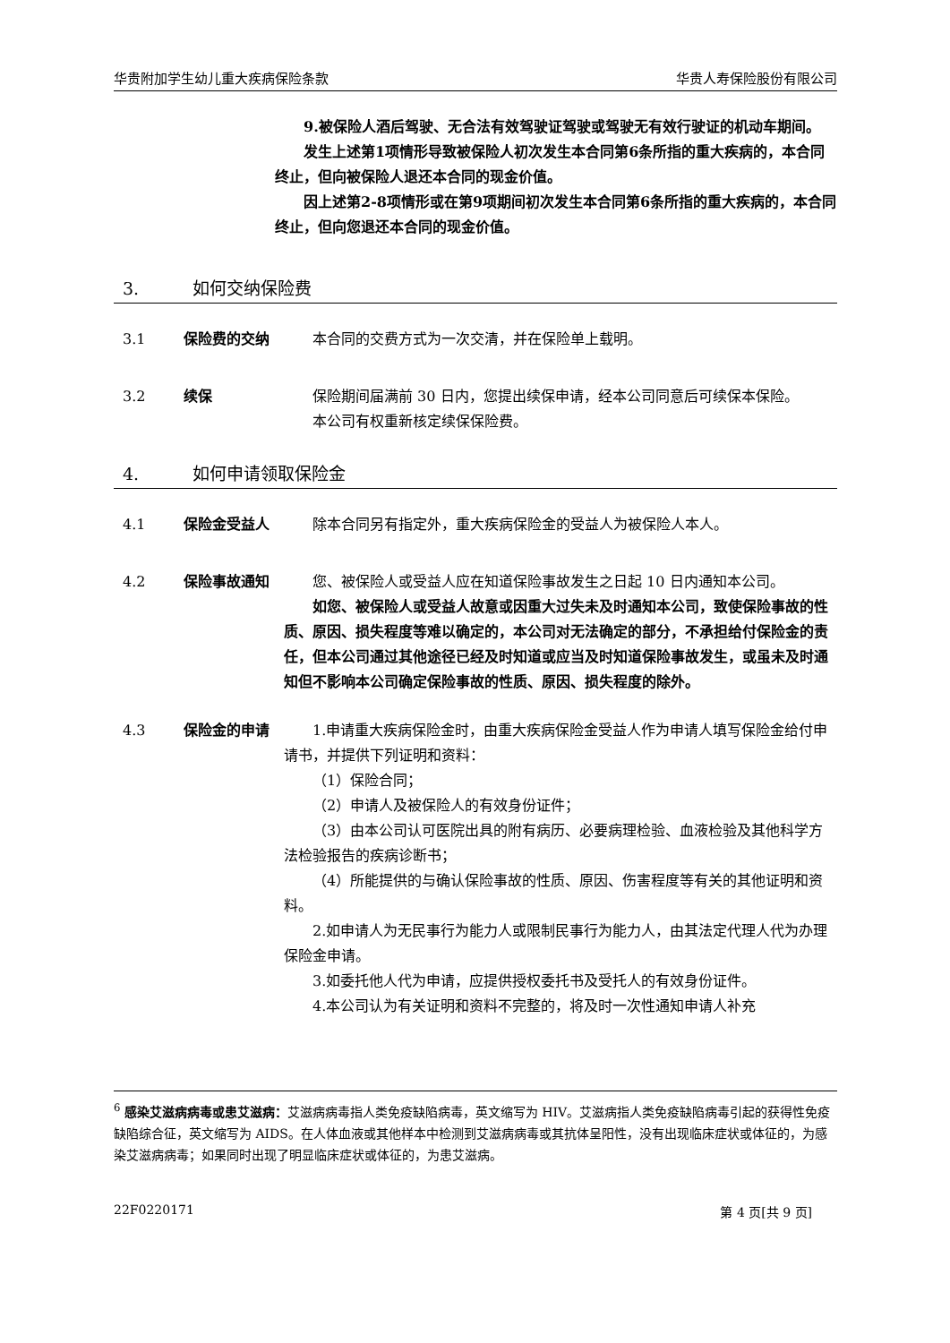华贵附加学生幼儿重大疾病保险条款 华贵人寿保险股份有限公司
9.被保险人酒后驾驶、无合法有效驾驶证驾驶或驾驶无有效行驶证的机动车期间。
发生上述第1项情形导致被保险人初次发生本合同第6条所指的重大疾病的，本合同终止，但向被保险人退还本合同的现金价值。
因上述第2-8项情形或在第9项期间初次发生本合同第6条所指的重大疾病的，本合同终止，但向您退还本合同的现金价值。
3. 如何交纳保险费
3.1 保险费的交纳 本合同的交费方式为一次交清，并在保险单上载明。
3.2 续保 保险期间届满前 30 日内，您提出续保申请，经本公司同意后可续保本保险。
本公司有权重新核定续保保险费。
4. 如何申请领取保险金
4.1 保险金受益人 除本合同另有指定外，重大疾病保险金的受益人为被保险人本人。
4.2 保险事故通知 您、被保险人或受益人应在知道保险事故发生之日起 10 日内通知本公司。
如您、被保险人或受益人故意或因重大过失未及时通知本公司，致使保险事故的性质、原因、损失程度等难以确定的，本公司对无法确定的部分，不承担给付保险金的责任，但本公司通过其他途径已经及时知道或应当及时知道保险事故发生，或虽未及时通知但不影响本公司确定保险事故的性质、原因、损失程度的除外。
4.3 保险金的申请 1.申请重大疾病保险金时，由重大疾病保险金受益人作为申请人填写保险金给付申请书，并提供下列证明和资料：
（1）保险合同；
（2）申请人及被保险人的有效身份证件；
（3）由本公司认可医院出具的附有病历、必要病理检验、血液检验及其他科学方法检验报告的疾病诊断书；
（4）所能提供的与确认保险事故的性质、原因、伤害程度等有关的其他证明和资料。
2.如申请人为无民事行为能力人或限制民事行为能力人，由其法定代理人代为办理保险金申请。
3.如委托他人代为申请，应提供授权委托书及受托人的有效身份证件。
4.本公司认为有关证明和资料不完整的，将及时一次性通知申请人补充
<sup>6</sup> 感染艾滋病病毒或患艾滋病：艾滋病病毒指人类免疫缺陷病毒，英文缩写为 HIV。艾滋病指人类免疫缺陷病毒引起的获得性免疫缺陷综合征，英文缩写为 AIDS。在人体血液或其他样本中检测到艾滋病病毒或其抗体呈阳性，没有出现临床症状或体征的，为感染艾滋病病毒；如果同时出现了明显临床症状或体征的，为患艾滋病。
22F0220171 第 4 页[共 9 页]